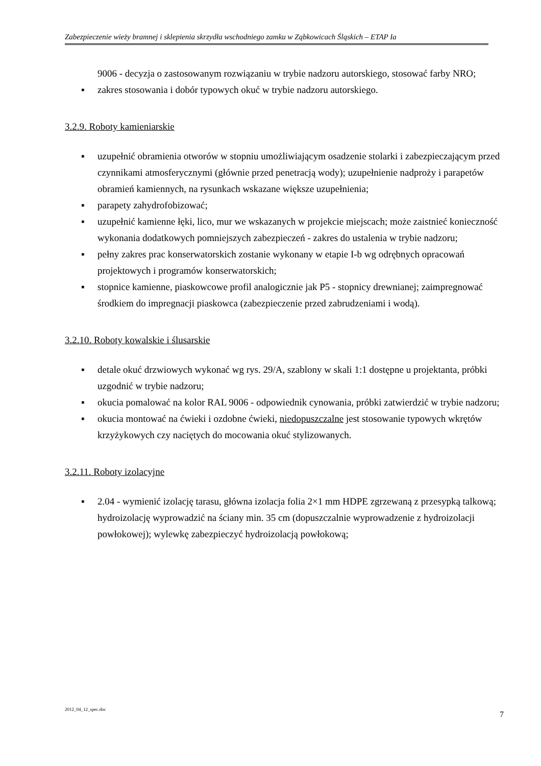Zabezpieczenie wieży bramnej i sklepienia skrzydła wschodniego zamku w Ząbkowicach Śląskich – ETAP Ia
9006 - decyzja o zastosowanym rozwiązaniu w trybie nadzoru autorskiego, stosować farby NRO;
▪ zakres stosowania i dobór typowych okuć w trybie nadzoru autorskiego.
3.2.9. Roboty kamieniarskie
▪ uzupełnić obramienia otworów w stopniu umożliwiającym osadzenie stolarki i zabezpieczającym przed czynnikami atmosferycznymi (głównie przed penetracją wody); uzupełnienie nadproży i parapetów obramień kamiennych, na rysunkach wskazane większe uzupełnienia;
▪ parapety zahydrofobizować;
▪ uzupełnić kamienne łęki, lico, mur we wskazanych w projekcie miejscach; może zaistnieć konieczność wykonania dodatkowych pomniejszych zabezpieczeń - zakres do ustalenia w trybie nadzoru;
▪ pełny zakres prac konserwatorskich zostanie wykonany w etapie I-b wg odrębnych opracowań projektowych i programów konserwatorskich;
▪ stopnice kamienne, piaskowcowe profil analogicznie jak P5 - stopnicy drewnianej; zaimpregnować środkiem do impregnacji piaskowca (zabezpieczenie przed zabrudzeniami i wodą).
3.2.10. Roboty kowalskie i ślusarskie
▪ detale okuć drzwiowych wykonać wg rys. 29/A, szablony w skali 1:1 dostępne u projektanta, próbki uzgodnić w trybie nadzoru;
▪ okucia pomalować na kolor RAL 9006 - odpowiednik cynowania, próbki zatwierdzić w trybie nadzoru;
▪ okucia montować na ćwieki i ozdobne ćwieki, niedopuszczalne jest stosowanie typowych wkrętów krzyżykowych czy naciętych do mocowania okuć stylizowanych.
3.2.11. Roboty izolacyjne
▪ 2.04 - wymienić izolację tarasu, główna izolacja folia 2×1 mm HDPE zgrzewaną z przesypką talkową; hydroizolację wyprowadzić na ściany min. 35 cm (dopuszczalnie wyprowadzenie z hydroizolacji powłokowej); wylewkę zabezpieczyć hydroizolacją powłokową;
2012_04_12_spec.doc 7